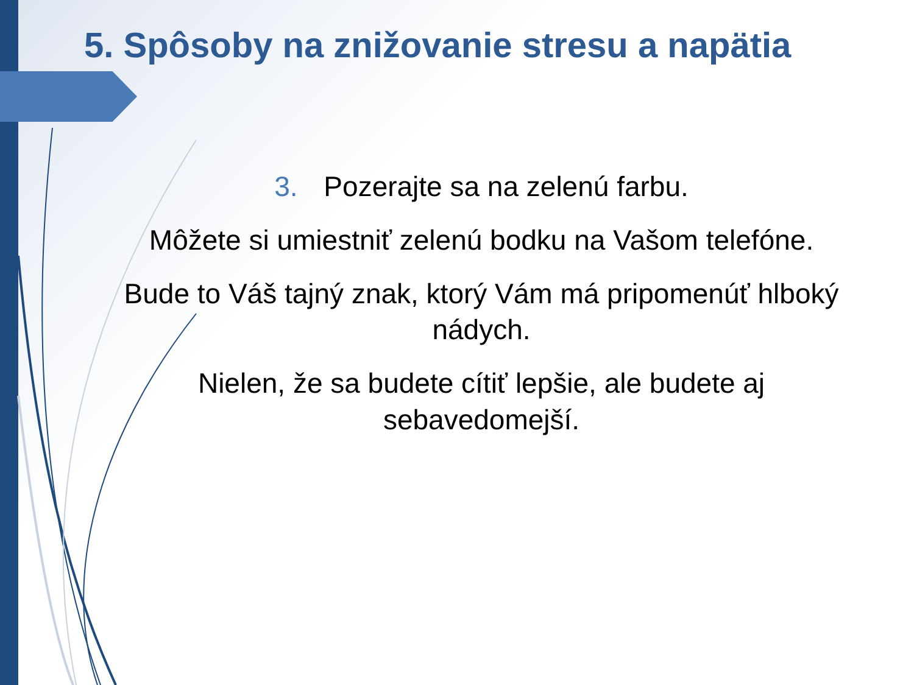5. Spôsoby na znižovanie stresu a napätia
3. Pozerajte sa na zelenú farbu.
Môžete si umiestniť zelenú bodku na Vašom telefóne.
Bude to Váš tajný znak, ktorý Vám má pripomenúť hlboký nádych.
Nielen, že sa budete cítiť lepšie, ale budete aj sebavedomejší.